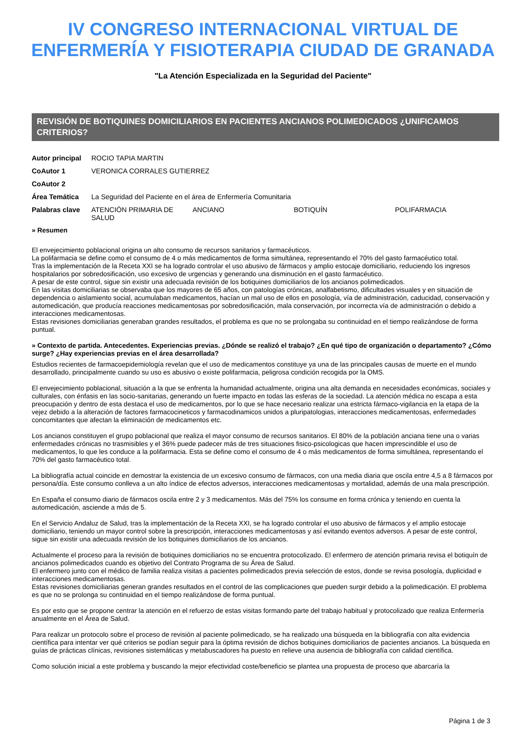IV CONGRESO INTERNACIONAL VIRTUAL DE
ENFERMERÍA Y FISIOTERAPIA CIUDAD DE GRANADA
"La Atención Especializada en la Seguridad del Paciente"
REVISIÓN DE BOTIQUINES DOMICILIARIOS EN PACIENTES ANCIANOS POLIMEDICADOS ¿UNIFICAMOS CRITERIOS?
| Autor principal | ROCIO TAPIA MARTIN |
| CoAutor 1 | VERONICA CORRALES GUTIERREZ |
| CoAutor 2 | |
| Área Temática | La Seguridad del Paciente en el área de Enfermería Comunitaria |
| Palabras clave | ATENCIÓN PRIMARIA DE SALUD ANCIANO BOTIQUÍN POLIFARMACIA |
» Resumen
El envejecimiento poblacional origina un alto consumo de recursos sanitarios y farmacéuticos.
La polifarmacia se define como el consumo de 4 o más medicamentos de forma simultánea, representando el 70% del gasto farmacéutico total.
Tras la implementación de la Receta XXI se ha logrado controlar el uso abusivo de fármacos y amplio estocaje domiciliario, reduciendo los ingresos hospitalarios por sobredosificación, uso excesivo de urgencias y generando una disminución en el gasto farmacéutico.
A pesar de este control, sigue sin existir una adecuada revisión de los botiquines domiciliarios de los ancianos polimedicados.
En las visitas domiciliarias se observaba que los mayores de 65 años, con patologías crónicas, analfabetismo, dificultades visuales y en situación de dependencia o aislamiento social, acumulaban medicamentos, hacían un mal uso de ellos en posología, vía de administración, caducidad, conservación y automedicación, que producía reacciones medicamentosas por sobredosificación, mala conservación, por incorrecta vía de administración o debido a interacciones medicamentosas.
Estas revisiones domiciliarias generaban grandes resultados, el problema es que no se prolongaba su continuidad en el tiempo realizándose de forma puntual.
» Contexto de partida. Antecedentes. Experiencias previas. ¿Dónde se realizó el trabajo? ¿En qué tipo de organización o departamento? ¿Cómo surge? ¿Hay experiencias previas en el área desarrollada?
Estudios recientes de farmacoepidemiología revelan que el uso de medicamentos constituye ya una de las principales causas de muerte en el mundo desarrollado, principalmente cuando su uso es abusivo o existe polifarmacia, peligrosa condición recogida por la OMS.
El envejecimiento poblacional, situación a la que se enfrenta la humanidad actualmente, origina una alta demanda en necesidades económicas, sociales y culturales, con énfasis en las socio-sanitarias, generando un fuerte impacto en todas las esferas de la sociedad. La atención médica no escapa a esta preocupación y dentro de esta destaca el uso de medicamentos, por lo que se hace necesario realizar una estricta fármaco-vigilancia en la etapa de la vejez debido a la alteración de factores farmacocineticos y farmacodinamicos unidos a pluripatologias, interacciones medicamentosas, enfermedades concomitantes que afectan la eliminación de medicamentos etc.
Los ancianos constituyen el grupo poblacional que realiza el mayor consumo de recursos sanitarios. El 80% de la población anciana tiene una o varias enfermedades crónicas no trasmisibles y el 36% puede padecer más de tres situaciones fisico-psicologicas que hacen imprescindible el uso de medicamentos, lo que les conduce a la polifarmacia. Esta se define como el consumo de 4 o más medicamentos de forma simultánea, representando el 70% del gasto farmacéutico total.
La bibliografía actual coincide en demostrar la existencia de un excesivo consumo de fármacos, con una media diaria que oscila entre 4,5 a 8 fármacos por persona/día. Este consumo conlleva a un alto índice de efectos adversos, interacciones medicamentosas y mortalidad, además de una mala prescripción.
En España el consumo diario de fármacos oscila entre 2 y 3 medicamentos. Más del 75% los consume en forma crónica y teniendo en cuenta la automedicación, asciende a más de 5.
En el Servicio Andaluz de Salud, tras la implementación de la Receta XXI, se ha logrado controlar el uso abusivo de fármacos y el amplio estocaje domiciliario, teniendo un mayor control sobre la prescripción, interacciones medicamentosas y así evitando eventos adversos. A pesar de este control, sigue sin existir una adecuada revisión de los botiquines domiciliarios de los ancianos.
Actualmente el proceso para la revisión de botiquines domiciliarios no se encuentra protocolizado. El enfermero de atención primaria revisa el botiquín de ancianos polimedicados cuando es objetivo del Contrato Programa de su Área de Salud.
El enfermero junto con el médico de familia realiza visitas a pacientes polimedicados previa selección de estos, donde se revisa posología, duplicidad e interacciones medicamentosas.
Estas revisiones domiciliarias generan grandes resultados en el control de las complicaciones que pueden surgir debido a la polimedicación. El problema es que no se prolonga su continuidad en el tiempo realizándose de forma puntual.
Es por esto que se propone centrar la atención en el refuerzo de estas visitas formando parte del trabajo habitual y protocolizado que realiza Enfermería anualmente en el Área de Salud.
Para realizar un protocolo sobre el proceso de revisión al paciente polimedicado, se ha realizado una búsqueda en la bibliografía con alta evidencia científica para intentar ver qué criterios se podían seguir para la óptima revisión de dichos botiquines domiciliarios de pacientes ancianos. La búsqueda en guías de prácticas clínicas, revisiones sistemáticas y metabuscadores ha puesto en relieve una ausencia de bibliografía con calidad científica.
Como solución inicial a este problema y buscando la mejor efectividad coste/beneficio se plantea una propuesta de proceso que abarcaría la
Página 1 de 3